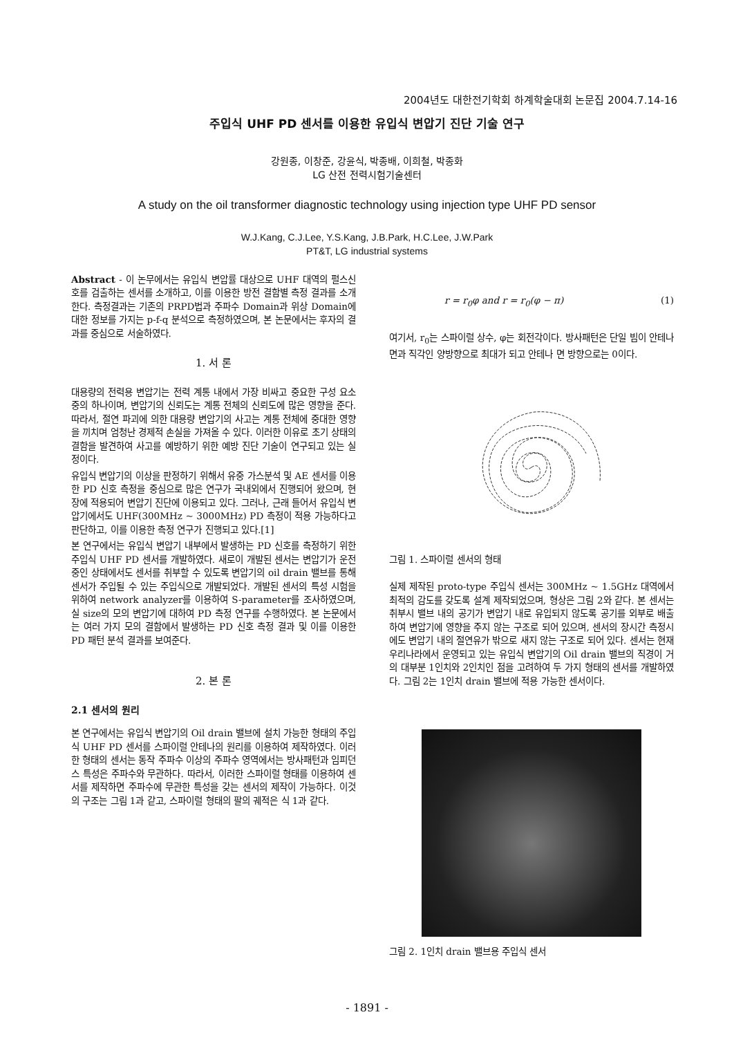2004년도 대한전기학회 하계학술대회 논문집 2004.7.14-16
주입식 UHF PD 센서를 이용한 유입식 변압기 진단 기술 연구
강원종, 이창준, 강윤식, 박종배, 이희철, 박종화
LG 산전 전력시험기술센터
A study on the oil transformer diagnostic technology using injection type UHF PD sensor
W.J.Kang, C.J.Lee, Y.S.Kang, J.B.Park, H.C.Lee, J.W.Park
PT&T, LG industrial systems
Abstract - 이 논무에서는 유입식 변압률 대상으로 UHF 대역의 펄스신호를 검출하는 센서를 소개하고, 이를 이용한 방전 결함별 측정 결과를 소개한다. 측정결과는 기존의 PRPD법과 주파수 Domain과 위상 Domain에 대한 정보를 가지는 p-f-q 분석으로 측정하였으며, 본 논문에서는 후자의 결과를 중심으로 서술하였다.
1. 서 론
대용량의 전력용 변압기는 전력 계통 내에서 가장 비싸고 중요한 구성 요소중의 하나이며, 변압기의 신뢰도는 계통 전체의 신뢰도에 많은 영향을 준다. 따라서, 절연 파괴에 의한 대용량 변압기의 사고는 계통 전체에 중대한 영향을 끼치며 엄청난 경제적 손실을 가져올 수 있다. 이러한 이유로 초기 상태의 결함을 발견하여 사고를 예방하기 위한 예방 진단 기술이 연구되고 있는 실정이다.
유입식 변압기의 이상을 판정하기 위해서 유중 가스분석 및 AE 센서를 이용한 PD 신호 측정을 중심으로 많은 연구가 국내외에서 진행되어 왔으며, 현장에 적용되어 변압기 진단에 이용되고 있다. 그러나, 근래 들어서 유입식 변압기에서도 UHF(300MHz ~ 3000MHz) PD 측정이 적용 가능하다고 판단하고, 이를 이용한 측정 연구가 진행되고 있다.[1]
본 연구에서는 유입식 변압기 내부에서 발생하는 PD 신호를 측정하기 위한 주입식 UHF PD 센서를 개발하였다. 새로이 개발된 센서는 변압기가 운전중인 상태에서도 센서를 취부할 수 있도록 변압기의 oil drain 밸브를 통해 센서가 주입될 수 있는 주입식으로 개발되었다. 개발된 센서의 특성 시험을 위하여 network analyzer를 이용하여 S-parameter를 조사하였으며, 실 size의 모의 변압기에 대하여 PD 측정 연구를 수행하였다. 본 논문에서는 여러 가지 모의 결함에서 발생하는 PD 신호 측정 결과 및 이를 이용한 PD 패턴 분석 결과를 보여준다.
2. 본 론
2.1 센서의 원리
본 연구에서는 유입식 변압기의 Oil drain 밸브에 설치 가능한 형태의 주입식 UHF PD 센서를 스파이럴 안테나의 원리를 이용하여 제작하였다. 이러한 형태의 센서는 동작 주파수 이상의 주파수 영역에서는 방사패턴과 임피던스 특성은 주파수와 무관하다. 따라서, 이러한 스파이럴 형태를 이용하여 센서를 제작하면 주파수에 무관한 특성을 갖는 센서의 제작이 가능하다. 이것의 구조는 그림 1과 같고, 스파이럴 형태의 팔의 궤적은 식 1과 같다.
r = r<sub>0</sub>φ and r = r<sub>0</sub>(φ − π) (1)
여기서, r<sub>0</sub>는 스파이럴 상수, φ는 회전각이다. 방사패턴은 단일 빔이 안테나 면과 직각인 양방향으로 최대가 되고 안테나 면 방향으로는 0이다.
그림 1. 스파이럴 센서의 형태
실제 제작된 proto-type 주입식 센서는 300MHz ~ 1.5GHz 대역에서 최적의 감도를 갖도록 설계 제작되었으며, 형상은 그림 2와 같다. 본 센서는 취부시 밸브 내의 공기가 변압기 내로 유입되지 않도록 공기를 외부로 배출하여 변압기에 영향을 주지 않는 구조로 되어 있으며, 센서의 장시간 측정시에도 변압기 내의 절연유가 밖으로 새지 않는 구조로 되어 있다. 센서는 현재 우리나라에서 운영되고 있는 유입식 변압기의 Oil drain 밸브의 직경이 거의 대부분 1인치와 2인치인 점을 고려하여 두 가지 형태의 센서를 개발하였다. 그림 2는 1인치 drain 밸브에 적용 가능한 센서이다.
그림 2. 1인치 drain 밸브용 주입식 센서
- 1891 -